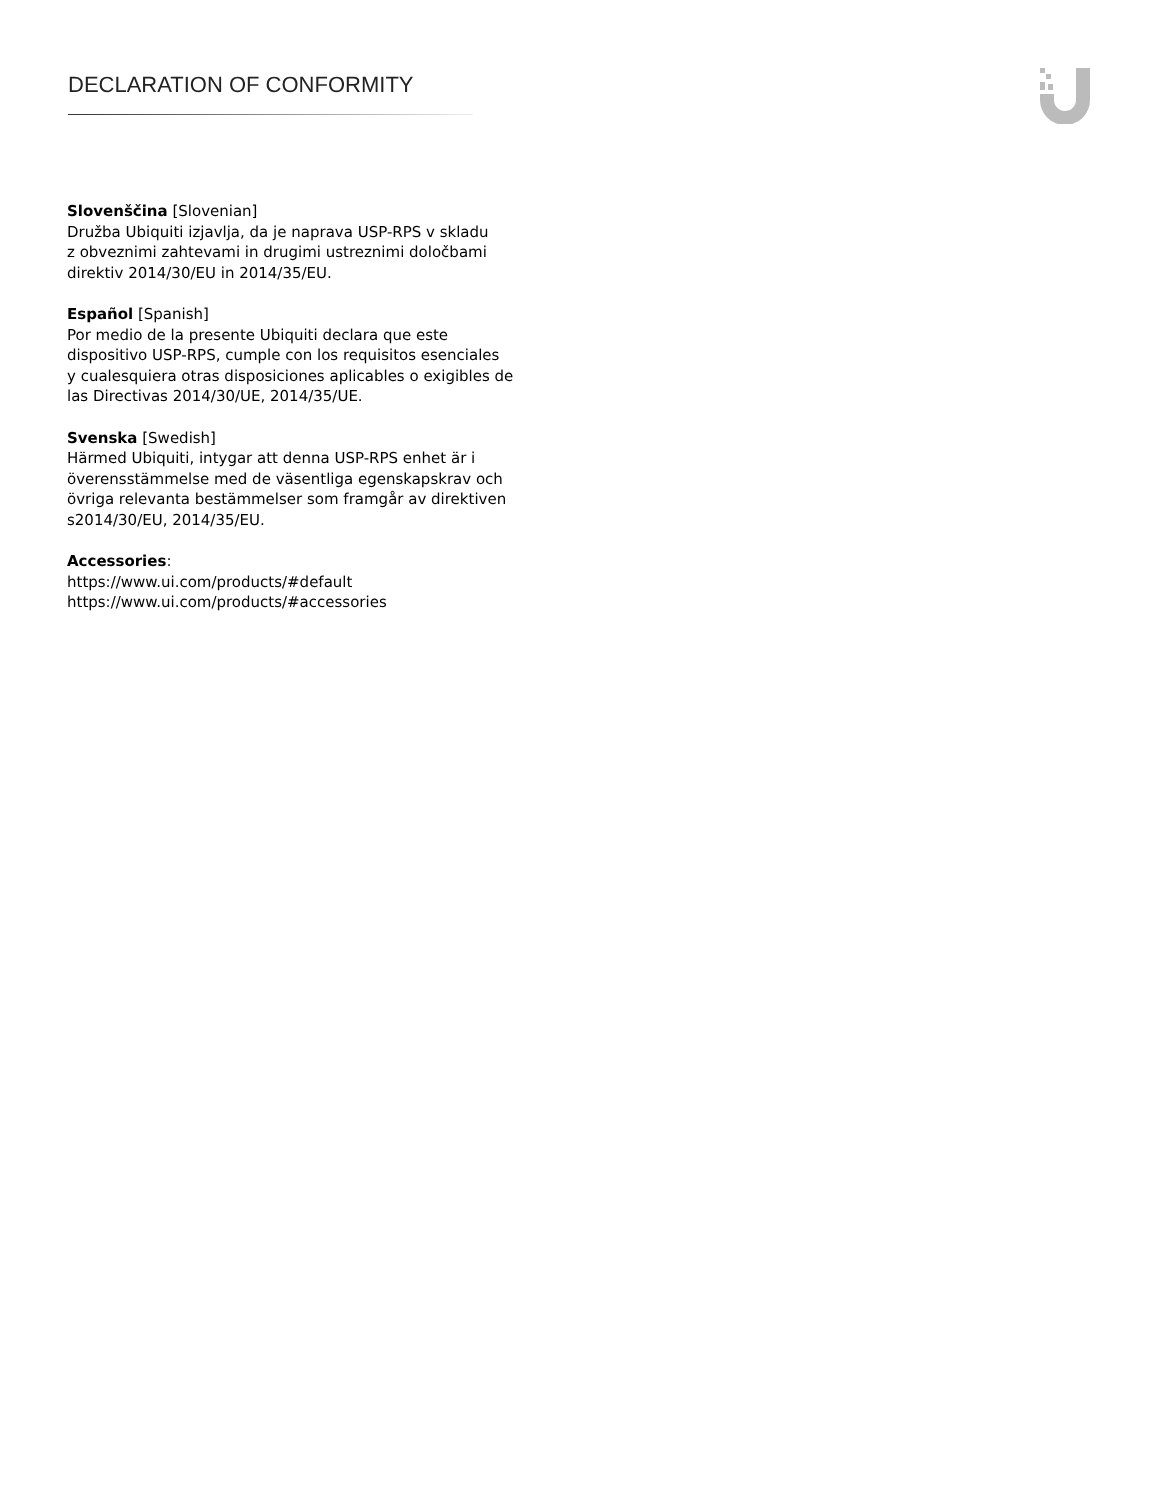DECLARATION OF CONFORMITY
Slovenščina [Slovenian]
Družba Ubiquiti izjavlja, da je naprava USP-RPS v skladu
z obveznimi zahtevami in drugimi ustreznimi določbami
direktiv 2014/30/EU in 2014/35/EU.
Español [Spanish]
Por medio de la presente Ubiquiti declara que este
dispositivo USP-RPS, cumple con los requisitos esenciales
y cualesquiera otras disposiciones aplicables o exigibles de
las Directivas 2014/30/UE, 2014/35/UE.
Svenska [Swedish]
Härmed Ubiquiti, intygar att denna USP-RPS enhet är i
överensstämmelse med de väsentliga egenskapskrav och
övriga relevanta bestämmelser som framgår av direktiven
s2014/30/EU, 2014/35/EU.
Accessories:
https://www.ui.com/products/#default
https://www.ui.com/products/#accessories